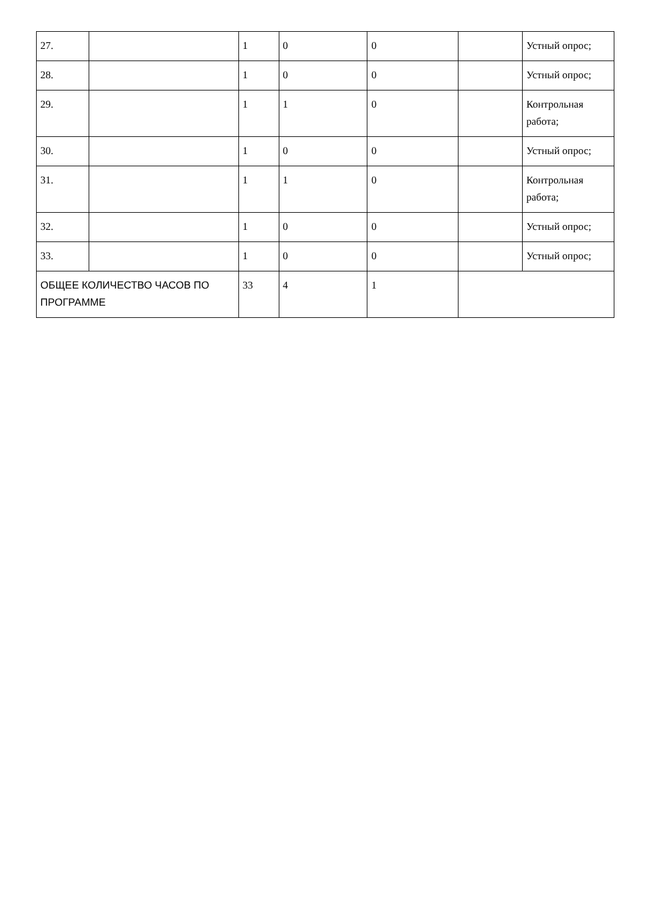| 27. | | 1 | 0 | 0 | | Устный опрос; |
| 28. | | 1 | 0 | 0 | | Устный опрос; |
| 29. | | 1 | 1 | 0 | | Контрольная работа; |
| 30. | | 1 | 0 | 0 | | Устный опрос; |
| 31. | | 1 | 1 | 0 | | Контрольная работа; |
| 32. | | 1 | 0 | 0 | | Устный опрос; |
| 33. | | 1 | 0 | 0 | | Устный опрос; |
| ОБЩЕЕ КОЛИЧЕСТВО ЧАСОВ ПО ПРОГРАММЕ | | 33 | 4 | 1 | | |